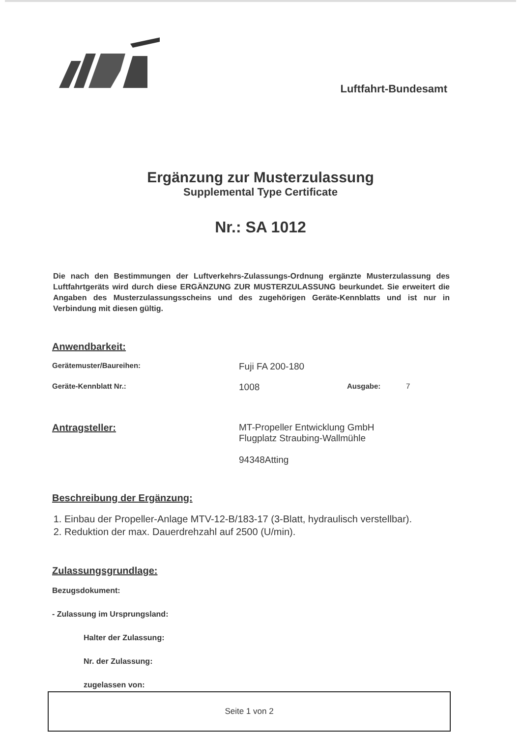Luftfahrt-Bundesamt
Ergänzung zur Musterzulassung
Supplemental Type Certificate
Nr.: SA 1012
Die nach den Bestimmungen der Luftverkehrs-Zulassungs-Ordnung ergänzte Musterzulassung des Luftfahrtgeräts wird durch diese ERGÄNZUNG ZUR MUSTERZULASSUNG beurkundet. Sie erweitert die Angaben des Musterzulassungsscheins und des zugehörigen Geräte-Kennblatts und ist nur in Verbindung mit diesen gültig.
Anwendbarkeit:
Gerätemuster/Baureihen:
Fuji FA 200-180
Geräte-Kennblatt Nr.:
1008
Ausgabe: 7
Antragsteller: MT-Propeller Entwicklung GmbH
Flugplatz Straubing-Wallmühle
94348Atting
Beschreibung der Ergänzung:
1. Einbau der Propeller-Anlage MTV-12-B/183-17 (3-Blatt, hydraulisch verstellbar).
2. Reduktion der max. Dauerdrehzahl auf 2500 (U/min).
Zulassungsgrundlage:
Bezugsdokument:
- Zulassung im Ursprungsland:
Halter der Zulassung:
Nr. der Zulassung:
zugelassen von:
Seite 1 von 2